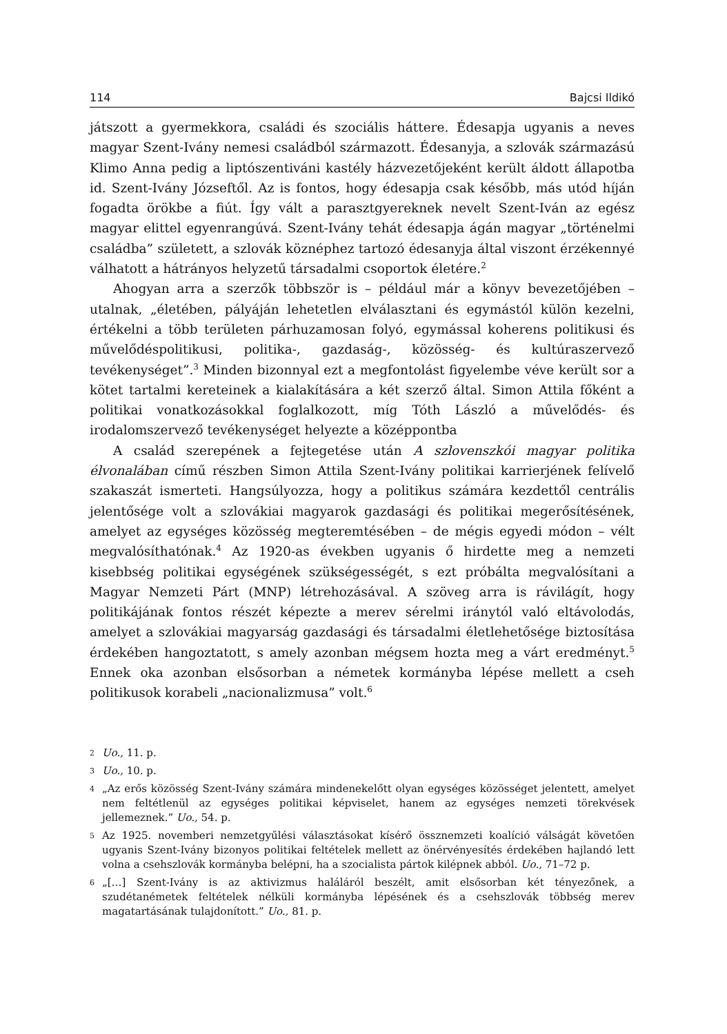114 Bajcsi Ildikó
játszott a gyermekkora, családi és szociális háttere. Édesapja ugyanis a neves magyar Szent-Ivány nemesi családból származott. Édesanyja, a szlovák származású Klimo Anna pedig a liptószentiváni kastély házvezetőjeként került áldott állapotba id. Szent-Ivány Józseftől. Az is fontos, hogy édesapja csak később, más utód híján fogadta örökbe a fiút. Így vált a parasztgyereknek nevelt Szent-Iván az egész magyar elittel egyenrangúvá. Szent-Ivány tehát édesapja ágán magyar „történelmi családba” született, a szlovák köznéphez tartozó édesanyja által viszont érzékennyé válhatott a hátrányos helyzetű társadalmi csoportok életére.<sup>2</sup>
Ahogyan arra a szerzők többször is – például már a könyv bevezetőjében – utalnak, „életében, pályáján lehetetlen elválasztani és egymástól külön kezelni, értékelni a több területen párhuzamosan folyó, egymással koherens politikusi és művelődéspolitikusi, politika-, gazdaság-, közösség- és kultúraszervező tevékenységet”.<sup>3</sup> Minden bizonnyal ezt a megfontolást figyelembe véve került sor a kötet tartalmi kereteinek a kialakítására a két szerző által. Simon Attila főként a politikai vonatkozásokkal foglalkozott, míg Tóth László a művelődés- és irodalomszervező tevékenységet helyezte a középpontba
A család szerepének a fejtegetése után A szlovenszkói magyar politika élvonalában című részben Simon Attila Szent-Ivány politikai karrierjének felívelő szakaszát ismerteti. Hangsúlyozza, hogy a politikus számára kezdettől centrális jelentősége volt a szlovákiai magyarok gazdasági és politikai megerősítésének, amelyet az egységes közösség megteremtésében – de mégis egyedi módon – vélt megvalósíthatónak.<sup>4</sup> Az 1920-as években ugyanis ő hirdette meg a nemzeti kisebbség politikai egységének szükségességét, s ezt próbálta megvalósítani a Magyar Nemzeti Párt (MNP) létrehozásával. A szöveg arra is rávilágít, hogy politikájának fontos részét képezte a merev sérelmi iránytól való eltávolodás, amelyet a szlovákiai magyarság gazdasági és társadalmi életlehetősége biztosítása érdekében hangoztatott, s amely azonban mégsem hozta meg a várt eredményt.<sup>5</sup> Ennek oka azonban elsősorban a németek kormányba lépése mellett a cseh politikusok korabeli „nacionalizmusa” volt.<sup>6</sup>
2 Uo., 11. p.
3 Uo., 10. p.
4 „Az erős közösség Szent-Ivány számára mindenekelőtt olyan egységes közösséget jelentett, amelyet nem feltétlenül az egységes politikai képviselet, hanem az egységes nemzeti törekvések jellemeznek.” Uo., 54. p.
5 Az 1925. novemberi nemzetgyűlési választásokat kísérő össznemzeti koalíció válságát követően ugyanis Szent-Ivány bizonyos politikai feltételek mellett az önérvényesítés érdekében hajlandó lett volna a csehszlovák kormányba belépni, ha a szocialista pártok kilépnek abból. Uo., 71–72 p.
6 „[…] Szent-Ivány is az aktivizmus haláláról beszélt, amit elsősorban két tényezőnek, a szudétanémetek feltételek nélküli kormányba lépésének és a csehszlovák többség merev magatartásának tulajdonított.” Uo., 81. p.